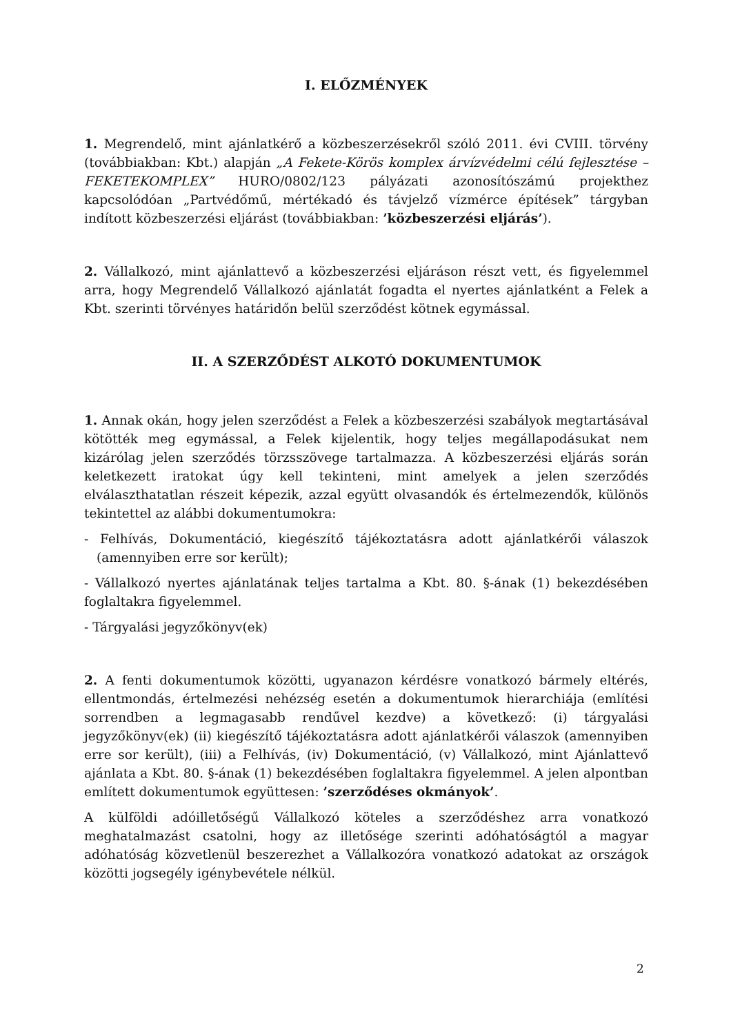I. ELŐZMÉNYEK
1. Megrendelő, mint ajánlatkérő a közbeszerzésekről szóló 2011. évi CVIII. törvény (továbbiakban: Kbt.) alapján „A Fekete-Körös komplex árvízvédelmi célú fejlesztése – FEKETEKOMPLEX” HURO/0802/123 pályázati azonosítószámú projekthez kapcsolódóan „Partvédőmű, mértékadó és távjelző vízmérce építések” tárgyban indított közbeszerzési eljárást (továbbiakban: ’közbeszerzési eljárás’).
2. Vállalkozó, mint ajánlattevő a közbeszerzési eljáráson részt vett, és figyelemmel arra, hogy Megrendelő Vállalkozó ajánlatát fogadta el nyertes ajánlatként a Felek a Kbt. szerinti törvényes határidőn belül szerződést kötnek egymással.
II. A SZERZŐDÉST ALKOTÓ DOKUMENTUMOK
1. Annak okán, hogy jelen szerződést a Felek a közbeszerzési szabályok megtartásával kötötték meg egymással, a Felek kijelentik, hogy teljes megállapodásukat nem kizárólag jelen szerződés törzsszövege tartalmazza. A közbeszerzési eljárás során keletkezett iratokat úgy kell tekinteni, mint amelyek a jelen szerződés elválaszthatatlan részeit képezik, azzal együtt olvasandók és értelmezendők, különös tekintettel az alábbi dokumentumokra:
- Felhívás, Dokumentáció, kiegészítő tájékoztatásra adott ajánlatkérői válaszok (amennyiben erre sor került);
- Vállalkozó nyertes ajánlatának teljes tartalma a Kbt. 80. §-ának (1) bekezdésében foglaltakra figyelemmel.
- Tárgyalási jegyzőkönyv(ek)
2. A fenti dokumentumok közötti, ugyanazon kérdésre vonatkozó bármely eltérés, ellentmondás, értelmezési nehézség esetén a dokumentumok hierarchiája (említési sorrendben a legmagasabb rendűvel kezdve) a következő: (i) tárgyalási jegyzőkönyv(ek) (ii) kiegészítő tájékoztatásra adott ajánlatkérői válaszok (amennyiben erre sor került), (iii) a Felhívás, (iv) Dokumentáció, (v) Vállalkozó, mint Ajánlattevő ajánlata a Kbt. 80. §-ának (1) bekezdésében foglaltakra figyelemmel. A jelen alpontban említett dokumentumok együttesen: ’szerződéses okmányok’.
A külföldi adóilletőségű Vállalkozó köteles a szerződéshez arra vonatkozó meghatalmazást csatolni, hogy az illetősége szerinti adóhatóságtól a magyar adóhatóság közvetlenül beszerezhet a Vállalkozóra vonatkozó adatokat az országok közötti jogsegély igénybevétele nélkül.
2